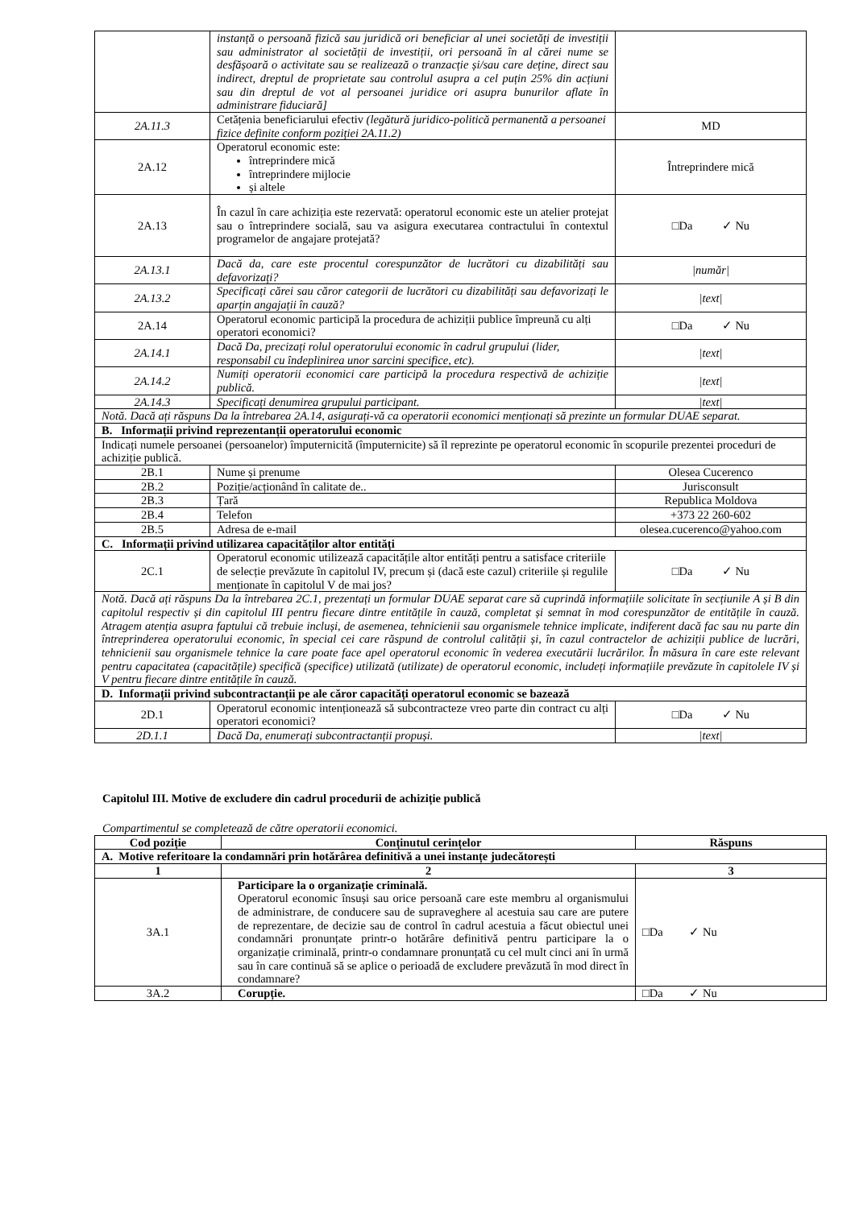| | instanță o persoană fizică sau juridică ori beneficiar al unei societăți de investiții sau administrator al societății de investiții, ori persoană în al cărei nume se desfășoară o activitate sau se realizează o tranzacție și/sau care deține, direct sau indirect, dreptul de proprietate sau controlul asupra a cel puțin 25% din acțiuni sau din dreptul de vot al persoanei juridice ori asupra bunurilor aflate în administrare fiduciară] | |
| 2A.11.3 | Cetățenia beneficiarului efectiv (legătură juridico-politică permanentă a persoanei fizice definite conform poziției 2A.11.2) | MD |
| 2A.12 | Operatorul economic este: întreprindere mică întreprindere mijlocie și altele | Întreprindere mică |
| 2A.13 | În cazul în care achiziția este rezervată: operatorul economic este un atelier protejat sau o întreprindere socială, sau va asigura executarea contractului în contextul programelor de angajare protejată? | □Da ✓ Nu |
| 2A.13.1 | Dacă da, care este procentul corespunzător de lucrători cu dizabilități sau defavorizați? | /număr/ |
| 2A.13.2 | Specificați cărei sau căror categorii de lucrători cu dizabilități sau defavorizați le aparțin angajații în cauză? | /text/ |
| 2A.14 | Operatorul economic participă la procedura de achiziții publice împreună cu alți operatori economici? | □Da ✓ Nu |
| 2A.14.1 | Dacă Da, precizați rolul operatorului economic în cadrul grupului (lider, responsabil cu îndeplinirea unor sarcini specifice, etc). | /text/ |
| 2A.14.2 | Numiți operatorii economici care participă la procedura respectivă de achiziție publică. | /text/ |
| 2A.14.3 | Specificați denumirea grupului participant. | /text/ |
| Notă. Dacă ați răspuns Da la întrebarea 2A.14, asigurați-vă ca operatorii economici menționați să prezinte un formular DUAE separat. | | |
| B. Informații privind reprezentanții operatorului economic | | |
| Indicați numele persoanei (persoanelor) împuternicită (împuternicite) să îl reprezinte pe operatorul economic în scopurile prezentei proceduri de achiziție publică. | | |
| 2B.1 | Nume și prenume | Olesea Cucerenco |
| 2B.2 | Poziție/acționând în calitate de.. | Jurisconsult |
| 2B.3 | Țară | Republica Moldova |
| 2B.4 | Telefon | +373 22 260-602 |
| 2B.5 | Adresa de e-mail | olesea.cucerenco@yahoo.com |
| C. Informații privind utilizarea capacităților altor entități | | |
| 2C.1 | Operatorul economic utilizează capacitățile altor entități pentru a satisface criteriile de selecție prevăzute în capitolul IV, precum și (dacă este cazul) criteriile și regulile menționate în capitolul V de mai jos? | □Da ✓ Nu |
| Notă. Dacă ați răspuns Da la întrebarea 2C.1, prezentați un formular DUAE separat care să cuprindă informațiile solicitate în secțiunile A și B din capitolul respectiv și din capitolul III pentru fiecare dintre entitățile în cauză, completat și semnat în mod corespunzător de entitățile în cauză. Atragem atenția asupra faptului că trebuie incluși, de asemenea, tehnicienii sau organismele tehnice implicate, indiferent dacă fac sau nu parte din întreprinderea operatorului economic, în special cei care răspund de controlul calității și, în cazul contractelor de achiziții publice de lucrări, tehnicienii sau organismele tehnice la care poate face apel operatorul economic în vederea executării lucrărilor. În măsura în care este relevant pentru capacitatea (capacitățile) specifică (specifice) utilizată (utilizate) de operatorul economic, includeți informațiile prevăzute în capitolele IV și V pentru fiecare dintre entitățile în cauză. | | |
| D. Informații privind subcontractanții pe ale căror capacități operatorul economic se bazează | | |
| 2D.1 | Operatorul economic intenționează să subcontracteze vreo parte din contract cu alți operatori economici? | □Da ✓ Nu |
| 2D.1.1 | Dacă Da, enumerați subcontractanții propuși. | /text/ |
Capitolul III. Motive de excludere din cadrul procedurii de achiziție publică
Compartimentul se completează de către operatorii economici.
| Cod poziție | Conținutul cerințelor | Răspuns |
| --- | --- | --- |
| A. Motive referitoare la condamnări prin hotărârea definitivă a unei instanțe judecătorești | | |
| 1 | 2 | 3 |
| 3A.1 | Participare la o organizație criminală. Operatorul economic însuși sau orice persoană care este membru al organismului de administrare, de conducere sau de supraveghere al acestuia sau care are putere de reprezentare, de decizie sau de control în cadrul acestuia a făcut obiectul unei condamnări pronunțate printr-o hotărâre definitivă pentru participare la o organizație criminală, printr-o condamnare pronunțată cu cel mult cinci ani în urmă sau în care continuă să se aplice o perioadă de excludere prevăzută în mod direct în condamnare? | □Da ✓ Nu |
| 3A.2 | Corupție. | □Da ✓ Nu |